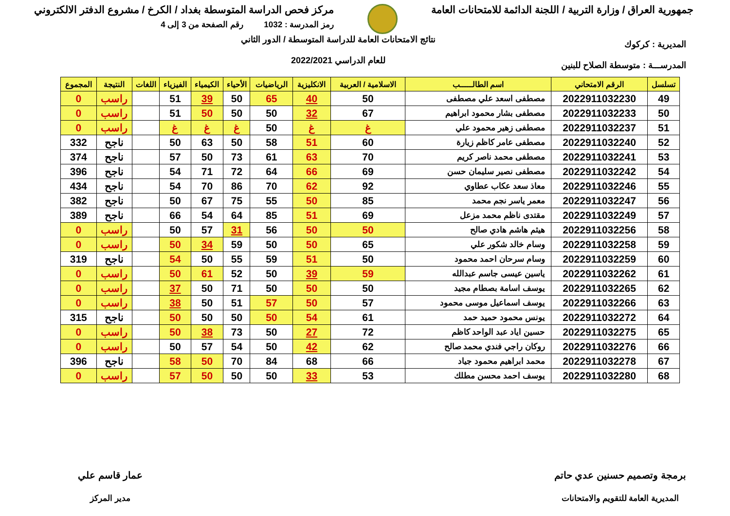جمهورية العراق / وزارة التربية / اللجنة الدائمة للامتحانات العامة
مركز فحص الدراسة المتوسطة بغداد / الكرخ / مشروع الدفتر الالكتروني
رمز المدرسة : 1032 رقم الصفحة من 3 إلى 4
المديرية : كركوك
المدرســـة : متوسطة الصلاح للبنين
نتائج الامتحانات العامة للدراسة المتوسطة / الدور الثاني
للعام الدراسي 2022/2021
| تسلسل | الرقم الامتحاني | اسم الطالـــــب | الاسلامية / العربية | الانكليزية | الرياضيات | الأحياء | الكيمياء | الفيزياء | اللغات | النتيجة | المجموع |
| --- | --- | --- | --- | --- | --- | --- | --- | --- | --- | --- | --- |
| 49 | 2022911032230 | مصطفى اسعد علي مصطفى | 50 | 40 | 65 | 50 | 39 | 51 | | راسب | 0 |
| 50 | 2022911032233 | مصطفى بشار محمود ابراهيم | 67 | 32 | 50 | 50 | 50 | 51 | | راسب | 0 |
| 51 | 2022911032237 | مصطفى زهير محمود علي | غ | غ | 50 | غ | غ | غ | | راسب | 0 |
| 52 | 2022911032240 | مصطفى عامر كاظم زيارة | 60 | 51 | 58 | 50 | 63 | 50 | | ناجح | 332 |
| 53 | 2022911032241 | مصطفى محمد ناصر كريم | 70 | 63 | 61 | 73 | 50 | 57 | | ناجح | 374 |
| 54 | 2022911032242 | مصطفى نصير سليمان حسن | 69 | 66 | 64 | 72 | 71 | 54 | | ناجح | 396 |
| 55 | 2022911032246 | معاذ سعد عكاب عطاوي | 92 | 62 | 70 | 86 | 70 | 54 | | ناجح | 434 |
| 56 | 2022911032247 | معمر ياسر نجم محمد | 85 | 50 | 55 | 75 | 67 | 50 | | ناجح | 382 |
| 57 | 2022911032249 | مقتدى ناظم محمد مزعل | 69 | 51 | 85 | 64 | 54 | 66 | | ناجح | 389 |
| 58 | 2022911032256 | هيثم هاشم هادي صالح | 50 | 50 | 56 | 31 | 57 | 50 | | راسب | 0 |
| 59 | 2022911032258 | وسام خالد شكور علي | 65 | 50 | 50 | 59 | 34 | 50 | | راسب | 0 |
| 60 | 2022911032259 | وسام سرحان احمد محمود | 50 | 51 | 59 | 55 | 50 | 54 | | ناجح | 319 |
| 61 | 2022911032262 | ياسين عيسى جاسم عبدالله | 59 | 39 | 50 | 52 | 61 | 50 | | راسب | 0 |
| 62 | 2022911032265 | يوسف اسامة بصطام مجيد | 50 | 50 | 50 | 71 | 50 | 37 | | راسب | 0 |
| 63 | 2022911032266 | يوسف اسماعيل موسى محمود | 57 | 50 | 57 | 51 | 50 | 38 | | راسب | 0 |
| 64 | 2022911032272 | يونس محمود حميد حمد | 61 | 54 | 50 | 50 | 50 | 50 | | ناجح | 315 |
| 65 | 2022911032275 | حسين اياد عبد الواحد كاظم | 72 | 27 | 50 | 73 | 38 | 50 | | راسب | 0 |
| 66 | 2022911032276 | روكان راجي فندي محمد صالح | 62 | 42 | 50 | 54 | 57 | 50 | | راسب | 0 |
| 67 | 2022911032278 | محمد ابراهيم محمود جياد | 66 | 68 | 84 | 70 | 50 | 58 | | ناجح | 396 |
| 68 | 2022911032280 | يوسف احمد محسن مطلك | 53 | 33 | 50 | 50 | 50 | 57 | | راسب | 0 |
برمجة وتصميم حسنين عدي حاتم
المديرية العامة للتقويم والامتحانات
عمار قاسم علي
مدير المركز